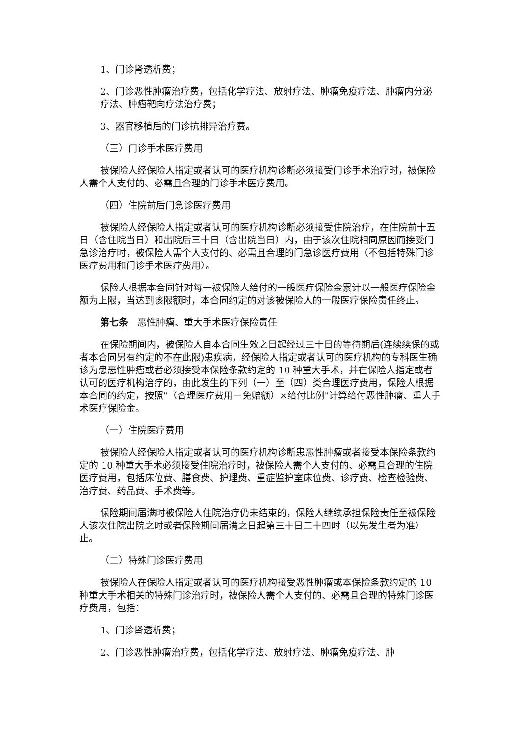1、门诊肾透析费；
2、门诊恶性肿瘤治疗费，包括化学疗法、放射疗法、肿瘤免疫疗法、肿瘤内分泌疗法、肿瘤靶向疗法治疗费；
3、器官移植后的门诊抗排异治疗费。
（三）门诊手术医疗费用
被保险人经保险人指定或者认可的医疗机构诊断必须接受门诊手术治疗时，被保险人需个人支付的、必需且合理的门诊手术医疗费用。
（四）住院前后门急诊医疗费用
被保险人经保险人指定或者认可的医疗机构诊断必须接受住院治疗，在住院前十五日（含住院当日）和出院后三十日（含出院当日）内，由于该次住院相同原因而接受门急诊治疗时，被保险人需个人支付的、必需且合理的门急诊医疗费用（不包括特殊门诊医疗费用和门诊手术医疗费用）。
保险人根据本合同针对每一被保险人给付的一般医疗保险金累计以一般医疗保险金额为上限，当达到该限额时，本合同约定的对该被保险人的一般医疗保险责任终止。
第七条　恶性肿瘤、重大手术医疗保险责任
在保险期间内，被保险人自本合同生效之日起经过三十日的等待期后(连续续保的或者本合同另有约定的不在此限)患疾病，经保险人指定或者认可的医疗机构的专科医生确诊为患恶性肿瘤或者必须接受本保险条款约定的 10 种重大手术，并在保险人指定或者认可的医疗机构治疗的，由此发生的下列（一）至（四）类合理医疗费用，保险人根据本合同的约定，按照"（合理医疗费用－免赔额）×给付比例"计算给付恶性肿瘤、重大手术医疗保险金。
（一）住院医疗费用
被保险人经保险人指定或者认可的医疗机构诊断患恶性肿瘤或者接受本保险条款约定的 10 种重大手术必须接受住院治疗时，被保险人需个人支付的、必需且合理的住院医疗费用，包括床位费、膳食费、护理费、重症监护室床位费、诊疗费、检查检验费、治疗费、药品费、手术费等。
保险期间届满时被保险人住院治疗仍未结束的，保险人继续承担保险责任至被保险人该次住院出院之时或者保险期间届满之日起第三十日二十四时（以先发生者为准）止。
（二）特殊门诊医疗费用
被保险人在保险人指定或者认可的医疗机构接受恶性肿瘤或本保险条款约定的 10 种重大手术相关的特殊门诊治疗时，被保险人需个人支付的、必需且合理的特殊门诊医疗费用，包括：
1、门诊肾透析费；
2、门诊恶性肿瘤治疗费，包括化学疗法、放射疗法、肿瘤免疫疗法、肿